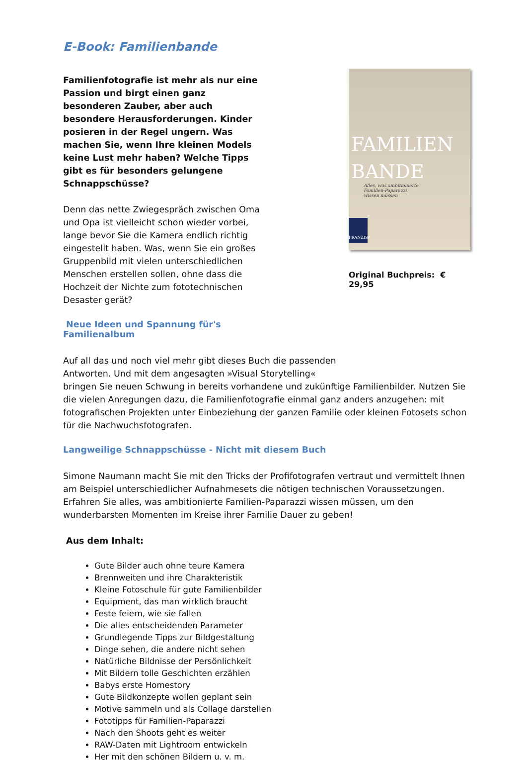E-Book: Familienbande
Familienfotografie ist mehr als nur eine Passion und birgt einen ganz besonderen Zauber, aber auch besondere Herausforderungen. Kinder posieren in der Regel ungern. Was machen Sie, wenn Ihre kleinen Models keine Lust mehr haben? Welche Tipps gibt es für besonders gelungene Schnappschüsse?
Denn das nette Zwiegespräch zwischen Oma und Opa ist vielleicht schon wieder vorbei, lange bevor Sie die Kamera endlich richtig eingestellt haben. Was, wenn Sie ein großes Gruppenbild mit vielen unterschiedlichen Menschen erstellen sollen, ohne dass die Hochzeit der Nichte zum fototechnischen Desaster gerät?
Neue Ideen und Spannung für's Familienalbum
FAMILIEN
BANDE
Alles, was ambitionierte
Familien-Paparazzi
wissen müssen
FRANZIS
Original Buchpreis: € 29,95
Auf all das und noch viel mehr gibt dieses Buch die passenden
Antworten. Und mit dem angesagten »Visual Storytelling«
bringen Sie neuen Schwung in bereits vorhandene und zukünftige Familienbilder. Nutzen Sie die vielen Anregungen dazu, die Familienfotografie einmal ganz anders anzugehen: mit fotografischen Projekten unter Einbeziehung der ganzen Familie oder kleinen Fotosets schon für die Nachwuchsfotografen.
Langweilige Schnappschüsse - Nicht mit diesem Buch
Simone Naumann macht Sie mit den Tricks der Profifotografen vertraut und vermittelt Ihnen am Beispiel unterschiedlicher Aufnahmesets die nötigen technischen Voraussetzungen. Erfahren Sie alles, was ambitionierte Familien-Paparazzi wissen müssen, um den wunderbarsten Momenten im Kreise ihrer Familie Dauer zu geben!
Aus dem Inhalt:
Gute Bilder auch ohne teure Kamera
Brennweiten und ihre Charakteristik
Kleine Fotoschule für gute Familienbilder
Equipment, das man wirklich braucht
Feste feiern, wie sie fallen
Die alles entscheidenden Parameter
Grundlegende Tipps zur Bildgestaltung
Dinge sehen, die andere nicht sehen
Natürliche Bildnisse der Persönlichkeit
Mit Bildern tolle Geschichten erzählen
Babys erste Homestory
Gute Bildkonzepte wollen geplant sein
Motive sammeln und als Collage darstellen
Fototipps für Familien-Paparazzi
Nach den Shoots geht es weiter
RAW-Daten mit Lightroom entwickeln
Her mit den schönen Bildern u. v. m.